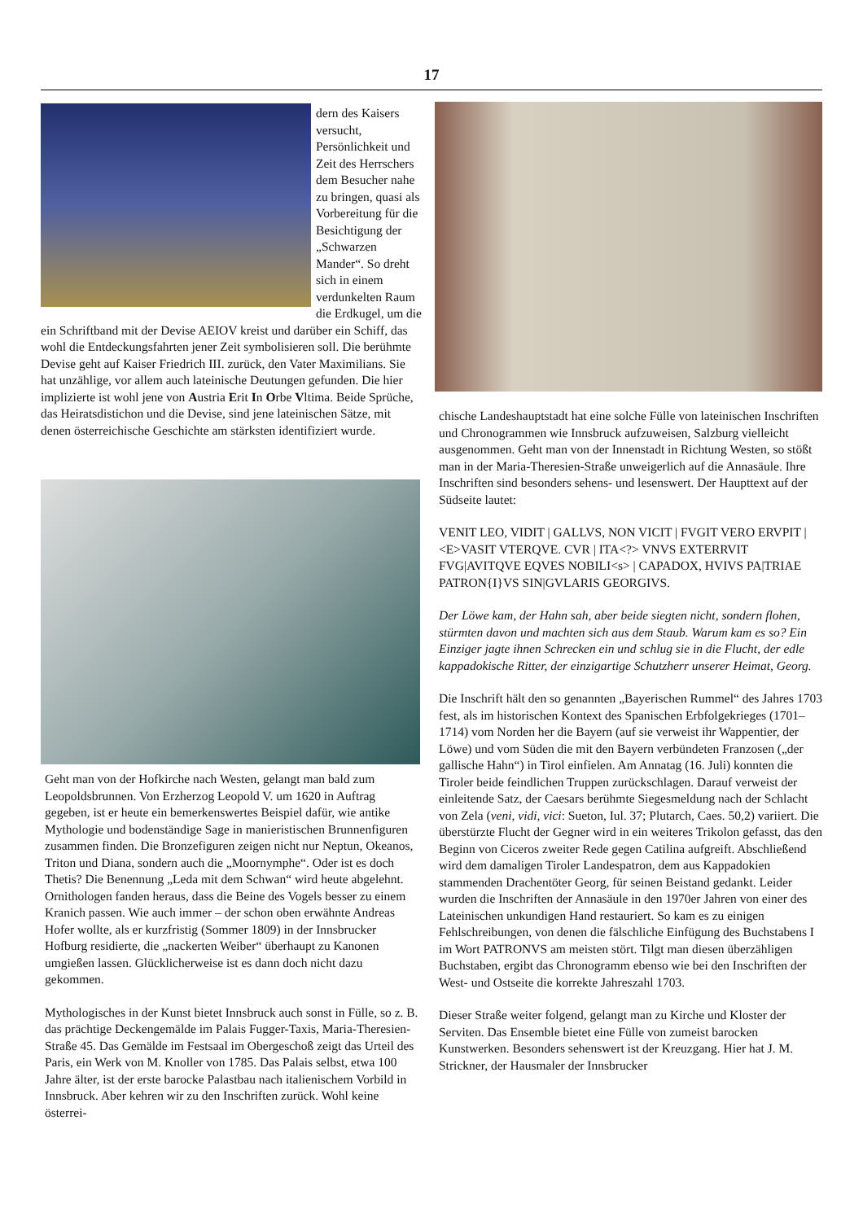17
dern des Kaisers versucht, Persönlichkeit und Zeit des Herrschers dem Besucher nahe zu bringen, quasi als Vorbereitung für die Besichtigung der „Schwarzen Mander“. So dreht sich in einem verdunkelten Raum die Erdkugel, um die ein Schriftband mit der Devise AEIOV kreist und darüber ein Schiff, das wohl die Entdeckungsfahrten jener Zeit symbolisieren soll. Die berühmte Devise geht auf Kaiser Friedrich III. zurück, den Vater Maximilians. Sie hat unzählige, vor allem auch lateinische Deutungen gefunden. Die hier implizierte ist wohl jene von Austria Erit In Orbe Vltima. Beide Sprüche, das Heiratsdistichon und die Devise, sind jene lateinischen Sätze, mit denen österreichische Geschichte am stärksten identifiziert wurde.
Geht man von der Hofkirche nach Westen, gelangt man bald zum Leopoldsbrunnen. Von Erzherzog Leopold V. um 1620 in Auftrag gegeben, ist er heute ein bemerkenswertes Beispiel dafür, wie antike Mythologie und bodenständige Sage in manieristischen Brunnenfiguren zusammen finden. Die Bronzefiguren zeigen nicht nur Neptun, Okeanos, Triton und Diana, sondern auch die „Moornymphe“. Oder ist es doch Thetis? Die Benennung „Leda mit dem Schwan“ wird heute abgelehnt. Ornithologen fanden heraus, dass die Beine des Vogels besser zu einem Kranich passen. Wie auch immer – der schon oben erwähnte Andreas Hofer wollte, als er kurzfristig (Sommer 1809) in der Innsbrucker Hofburg residierte, die „nackerten Weiber“ überhaupt zu Kanonen umgießen lassen. Glücklicherweise ist es dann doch nicht dazu gekommen.
Mythologisches in der Kunst bietet Innsbruck auch sonst in Fülle, so z. B. das prächtige Deckengemälde im Palais Fugger-Taxis, Maria-Theresien-Straße 45. Das Gemälde im Festsaal im Obergeschoß zeigt das Urteil des Paris, ein Werk von M. Knoller von 1785. Das Palais selbst, etwa 100 Jahre älter, ist der erste barocke Palastbau nach italienischem Vorbild in Innsbruck. Aber kehren wir zu den Inschriften zurück. Wohl keine österrei-
chische Landeshauptstadt hat eine solche Fülle von lateinischen Inschriften und Chronogrammen wie Innsbruck aufzuweisen, Salzburg vielleicht ausgenommen. Geht man von der Innenstadt in Richtung Westen, so stößt man in der Maria-Theresien-Straße unweigerlich auf die Annasäule. Ihre Inschriften sind besonders sehens- und lesenswert. Der Haupttext auf der Südseite lautet:
VENIT LEO, VIDIT | GALLVS, NON VICIT | FVGIT VERO ERVPIT | <E>VASIT VTERQVE. CVR | ITA<?> VNVS EXTERRVIT FVG|AVITQVE EQVES NOBILI<s> | CAPADOX, HVIVS PA|TRIAE PATRON{I}VS SIN|GVLARIS GEORGIVS.
Der Löwe kam, der Hahn sah, aber beide siegten nicht, sondern flohen, stürmten davon und machten sich aus dem Staub. Warum kam es so? Ein Einziger jagte ihnen Schrecken ein und schlug sie in die Flucht, der edle kappadokische Ritter, der einzigartige Schutzherr unserer Heimat, Georg.
Die Inschrift hält den so genannten „Bayerischen Rummel“ des Jahres 1703 fest, als im historischen Kontext des Spanischen Erbfolgekrieges (1701–1714) vom Norden her die Bayern (auf sie verweist ihr Wappentier, der Löwe) und vom Süden die mit den Bayern verbündeten Franzosen („der gallische Hahn“) in Tirol einfielen. Am Annatag (16. Juli) konnten die Tiroler beide feindlichen Truppen zurückschlagen. Darauf verweist der einleitende Satz, der Caesars berühmte Siegesmeldung nach der Schlacht von Zela (veni, vidi, vici: Sueton, Iul. 37; Plutarch, Caes. 50,2) variiert. Die überstürzte Flucht der Gegner wird in ein weiteres Trikolon gefasst, das den Beginn von Ciceros zweiter Rede gegen Catilina aufgreift. Abschließend wird dem damaligen Tiroler Landespatron, dem aus Kappadokien stammenden Drachentöter Georg, für seinen Beistand gedankt. Leider wurden die Inschriften der Annasäule in den 1970er Jahren von einer des Lateinischen unkundigen Hand restauriert. So kam es zu einigen Fehlschreibungen, von denen die fälschliche Einfügung des Buchstabens I im Wort PATRONVS am meisten stört. Tilgt man diesen überzähligen Buchstaben, ergibt das Chronogramm ebenso wie bei den Inschriften der West- und Ostseite die korrekte Jahreszahl 1703.
Dieser Straße weiter folgend, gelangt man zu Kirche und Kloster der Serviten. Das Ensemble bietet eine Fülle von zumeist barocken Kunstwerken. Besonders sehenswert ist der Kreuzgang. Hier hat J. M. Strickner, der Hausmaler der Innsbrucker